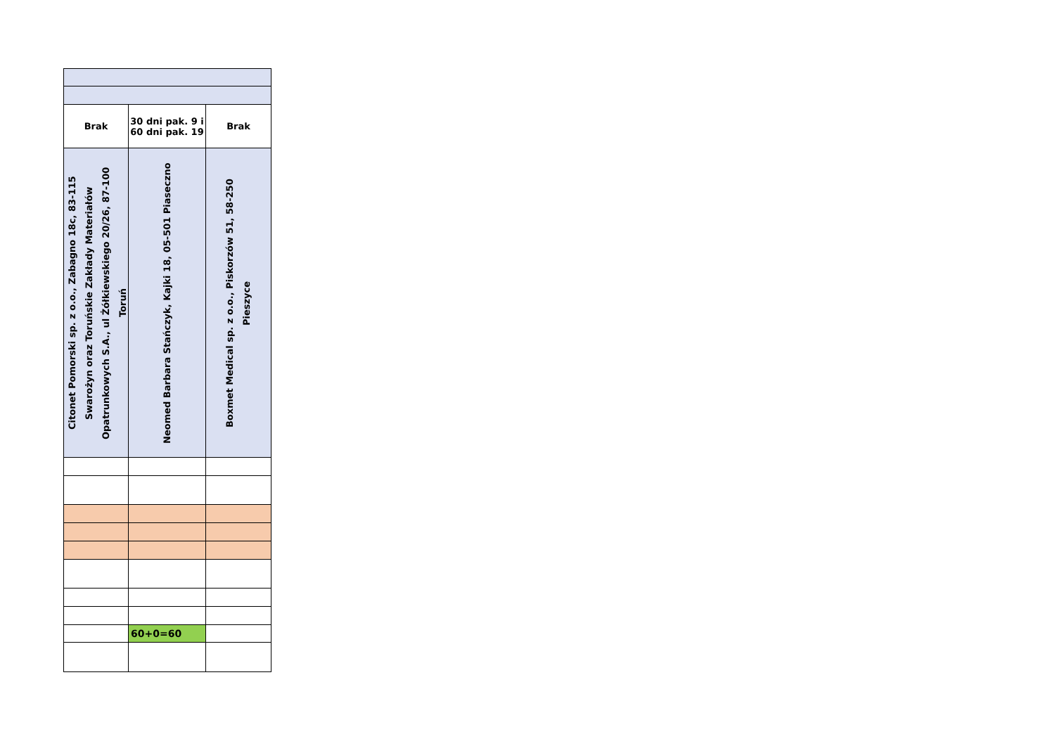| Brak | 30 dni pak. 9 i 60 dni pak. 19 | Brak |
| Citonet Pomorski sp. z o.o., Zabagno 18c, 83-115 Swarożyn oraz Toruńskie Zakłady Materiałów Opatrunkowych S.A., ul Żółkiewskiego 20/26, 87-100 Toruń | Neomed Barbara Stańczyk, Kajki 18, 05-501 Piaseczno | Boxmet Medical sp. z o.o., Piskorzów 51, 58-250 Pieszyce |
| | 60+0=60 | |